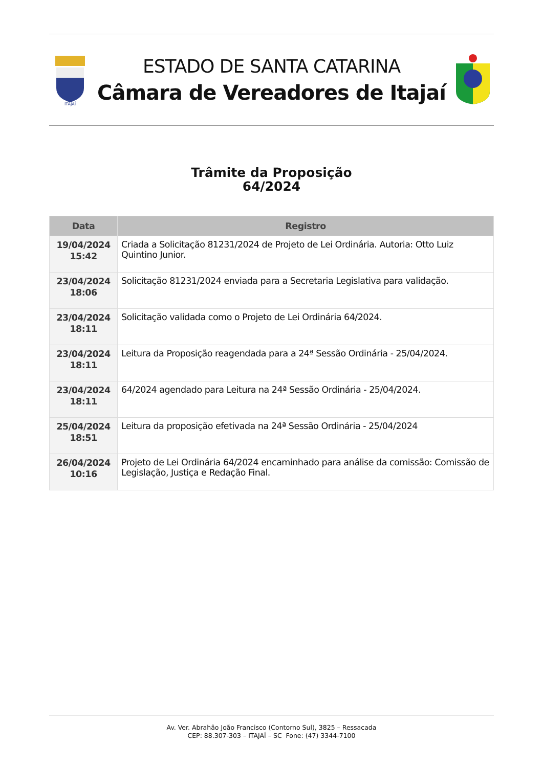ITAJAÍ
ESTADO DE SANTA CATARINA
Câmara de Vereadores de Itajaí
Trâmite da Proposição
64/2024
| Data | Registro |
| --- | --- |
| 19/04/2024 15:42 | Criada a Solicitação 81231/2024 de Projeto de Lei Ordinária. Autoria: Otto Luiz Quintino Junior. |
| 23/04/2024 18:06 | Solicitação 81231/2024 enviada para a Secretaria Legislativa para validação. |
| 23/04/2024 18:11 | Solicitação validada como o Projeto de Lei Ordinária 64/2024. |
| 23/04/2024 18:11 | Leitura da Proposição reagendada para a 24ª Sessão Ordinária - 25/04/2024. |
| 23/04/2024 18:11 | 64/2024 agendado para Leitura na 24ª Sessão Ordinária - 25/04/2024. |
| 25/04/2024 18:51 | Leitura da proposição efetivada na 24ª Sessão Ordinária - 25/04/2024 |
| 26/04/2024 10:16 | Projeto de Lei Ordinária 64/2024 encaminhado para análise da comissão: Comissão de Legislação, Justiça e Redação Final. |
Av. Ver. Abrahão João Francisco (Contorno Sul), 3825 – Ressacada
CEP: 88.307-303 – ITAJAÍ – SC Fone: (47) 3344-7100